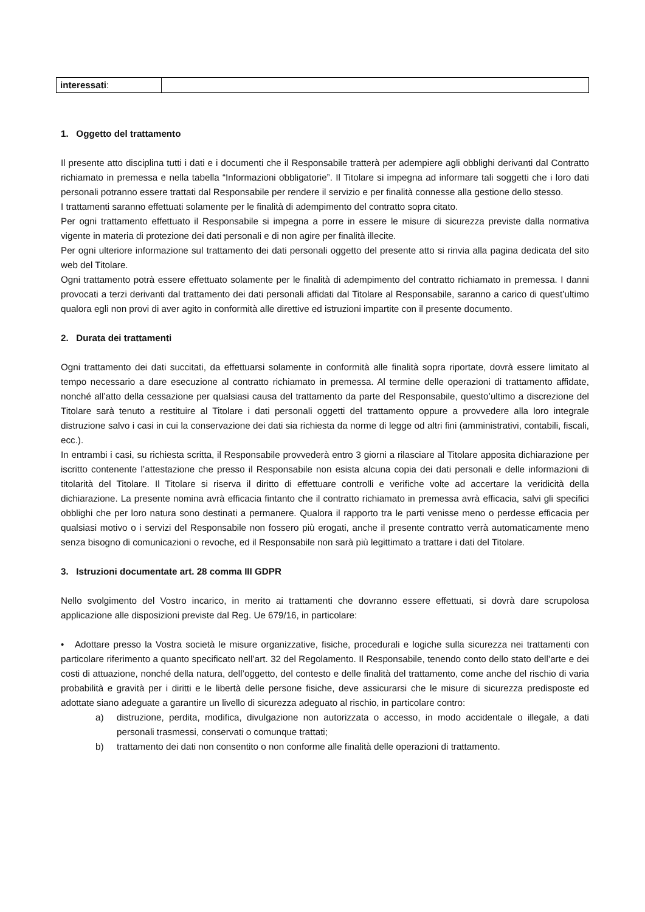| interessati : | |
1. Oggetto del trattamento
Il presente atto disciplina tutti i dati e i documenti che il Responsabile tratterà per adempiere agli obblighi derivanti dal Contratto richiamato in premessa e nella tabella “Informazioni obbligatorie”. Il Titolare si impegna ad informare tali soggetti che i loro dati personali potranno essere trattati dal Responsabile per rendere il servizio e per finalità connesse alla gestione dello stesso.
I trattamenti saranno effettuati solamente per le finalità di adempimento del contratto sopra citato.
Per ogni trattamento effettuato il Responsabile si impegna a porre in essere le misure di sicurezza previste dalla normativa vigente in materia di protezione dei dati personali e di non agire per finalità illecite.
Per ogni ulteriore informazione sul trattamento dei dati personali oggetto del presente atto si rinvia alla pagina dedicata del sito web del Titolare.
Ogni trattamento potrà essere effettuato solamente per le finalità di adempimento del contratto richiamato in premessa. I danni provocati a terzi derivanti dal trattamento dei dati personali affidati dal Titolare al Responsabile, saranno a carico di quest’ultimo qualora egli non provi di aver agito in conformità alle direttive ed istruzioni impartite con il presente documento.
2. Durata dei trattamenti
Ogni trattamento dei dati succitati, da effettuarsi solamente in conformità alle finalità sopra riportate, dovrà essere limitato al tempo necessario a dare esecuzione al contratto richiamato in premessa. Al termine delle operazioni di trattamento affidate, nonché all’atto della cessazione per qualsiasi causa del trattamento da parte del Responsabile, questo’ultimo a discrezione del Titolare sarà tenuto a restituire al Titolare i dati personali oggetti del trattamento oppure a provvedere alla loro integrale distruzione salvo i casi in cui la conservazione dei dati sia richiesta da norme di legge od altri fini (amministrativi, contabili, fiscali, ecc.).
In entrambi i casi, su richiesta scritta, il Responsabile provvederà entro 3 giorni a rilasciare al Titolare apposita dichiarazione per iscritto contenente l’attestazione che presso il Responsabile non esista alcuna copia dei dati personali e delle informazioni di titolarità del Titolare. Il Titolare si riserva il diritto di effettuare controlli e verifiche volte ad accertare la veridicità della dichiarazione. La presente nomina avrà efficacia fintanto che il contratto richiamato in premessa avrà efficacia, salvi gli specifici obblighi che per loro natura sono destinati a permanere. Qualora il rapporto tra le parti venisse meno o perdesse efficacia per qualsiasi motivo o i servizi del Responsabile non fossero più erogati, anche il presente contratto verrà automaticamente meno senza bisogno di comunicazioni o revoche, ed il Responsabile non sarà più legittimato a trattare i dati del Titolare.
3. Istruzioni documentate art. 28 comma III GDPR
Nello svolgimento del Vostro incarico, in merito ai trattamenti che dovranno essere effettuati, si dovrà dare scrupolosa applicazione alle disposizioni previste dal Reg. Ue 679/16, in particolare:
• Adottare presso la Vostra società le misure organizzative, fisiche, procedurali e logiche sulla sicurezza nei trattamenti con particolare riferimento a quanto specificato nell’art. 32 del Regolamento. Il Responsabile, tenendo conto dello stato dell’arte e dei costi di attuazione, nonché della natura, dell’oggetto, del contesto e delle finalità del trattamento, come anche del rischio di varia probabilità e gravità per i diritti e le libertà delle persone fisiche, deve assicurarsi che le misure di sicurezza predisposte ed adottate siano adeguate a garantire un livello di sicurezza adeguato al rischio, in particolare contro:
a) distruzione, perdita, modifica, divulgazione non autorizzata o accesso, in modo accidentale o illegale, a dati personali trasmessi, conservati o comunque trattati;
b) trattamento dei dati non consentito o non conforme alle finalità delle operazioni di trattamento.